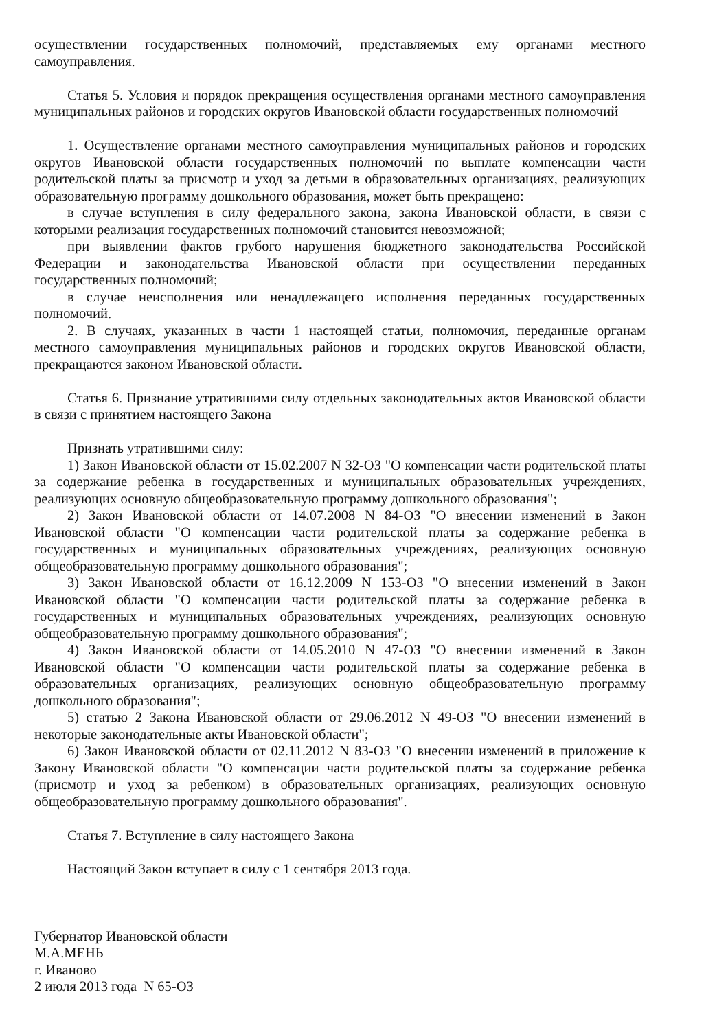осуществлении государственных полномочий, представляемых ему органами местного самоуправления.
Статья 5. Условия и порядок прекращения осуществления органами местного самоуправления муниципальных районов и городских округов Ивановской области государственных полномочий
1. Осуществление органами местного самоуправления муниципальных районов и городских округов Ивановской области государственных полномочий по выплате компенсации части родительской платы за присмотр и уход за детьми в образовательных организациях, реализующих образовательную программу дошкольного образования, может быть прекращено:
в случае вступления в силу федерального закона, закона Ивановской области, в связи с которыми реализация государственных полномочий становится невозможной;
при выявлении фактов грубого нарушения бюджетного законодательства Российской Федерации и законодательства Ивановской области при осуществлении переданных государственных полномочий;
в случае неисполнения или ненадлежащего исполнения переданных государственных полномочий.
2. В случаях, указанных в части 1 настоящей статьи, полномочия, переданные органам местного самоуправления муниципальных районов и городских округов Ивановской области, прекращаются законом Ивановской области.
Статья 6. Признание утратившими силу отдельных законодательных актов Ивановской области в связи с принятием настоящего Закона
Признать утратившими силу:
1) Закон Ивановской области от 15.02.2007 N 32-ОЗ "О компенсации части родительской платы за содержание ребенка в государственных и муниципальных образовательных учреждениях, реализующих основную общеобразовательную программу дошкольного образования";
2) Закон Ивановской области от 14.07.2008 N 84-ОЗ "О внесении изменений в Закон Ивановской области "О компенсации части родительской платы за содержание ребенка в государственных и муниципальных образовательных учреждениях, реализующих основную общеобразовательную программу дошкольного образования";
3) Закон Ивановской области от 16.12.2009 N 153-ОЗ "О внесении изменений в Закон Ивановской области "О компенсации части родительской платы за содержание ребенка в государственных и муниципальных образовательных учреждениях, реализующих основную общеобразовательную программу дошкольного образования";
4) Закон Ивановской области от 14.05.2010 N 47-ОЗ "О внесении изменений в Закон Ивановской области "О компенсации части родительской платы за содержание ребенка в образовательных организациях, реализующих основную общеобразовательную программу дошкольного образования";
5) статью 2 Закона Ивановской области от 29.06.2012 N 49-ОЗ "О внесении изменений в некоторые законодательные акты Ивановской области";
6) Закон Ивановской области от 02.11.2012 N 83-ОЗ "О внесении изменений в приложение к Закону Ивановской области "О компенсации части родительской платы за содержание ребенка (присмотр и уход за ребенком) в образовательных организациях, реализующих основную общеобразовательную программу дошкольного образования".
Статья 7. Вступление в силу настоящего Закона
Настоящий Закон вступает в силу с 1 сентября 2013 года.
Губернатор Ивановской области
М.А.МЕНЬ
г. Иваново
2 июля 2013 года N 65-ОЗ